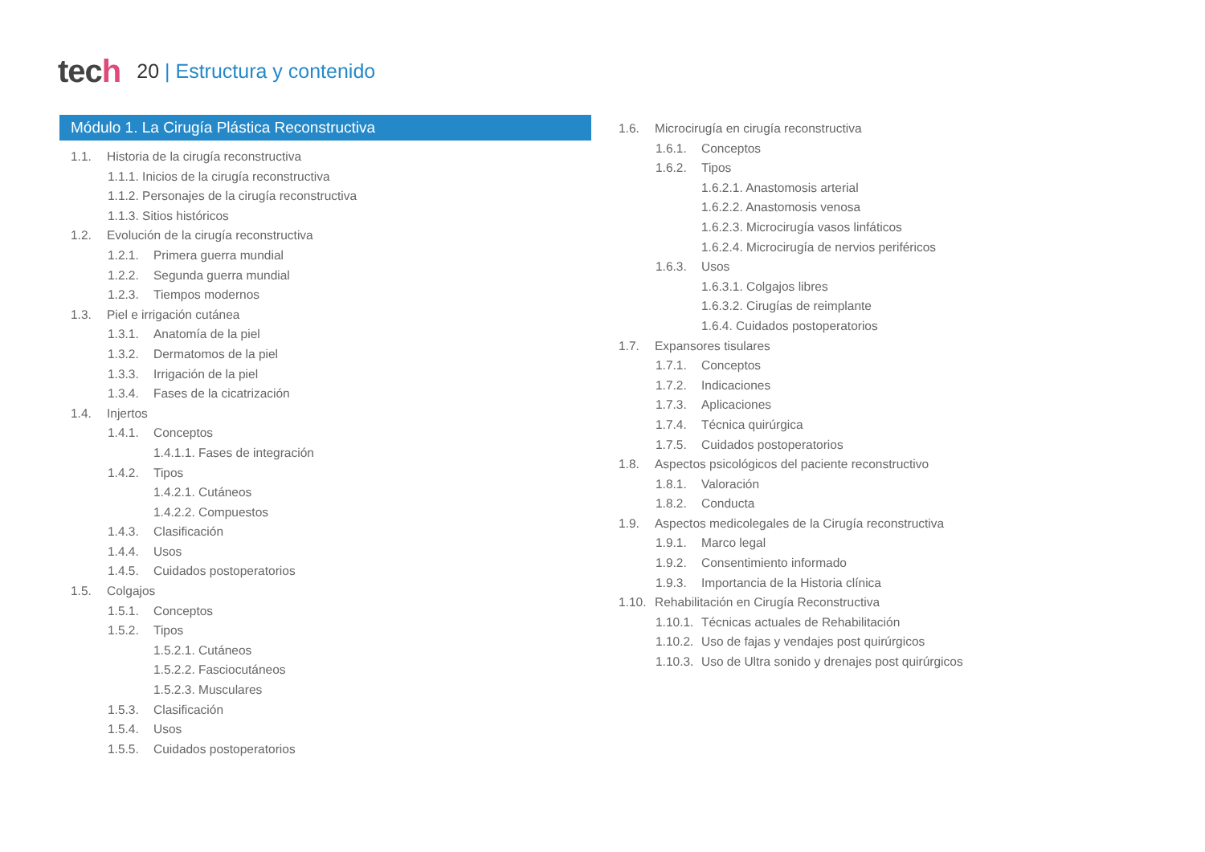tech
20 | Estructura y contenido
Módulo 1. La Cirugía Plástica Reconstructiva
1.1. Historia de la cirugía reconstructiva
1.1.1. Inicios de la cirugía reconstructiva
1.1.2. Personajes de la cirugía reconstructiva
1.1.3. Sitios históricos
1.2. Evolución de la cirugía reconstructiva
1.2.1. Primera guerra mundial
1.2.2. Segunda guerra mundial
1.2.3. Tiempos modernos
1.3. Piel e irrigación cutánea
1.3.1. Anatomía de la piel
1.3.2. Dermatomos de la piel
1.3.3. Irrigación de la piel
1.3.4. Fases de la cicatrización
1.4. Injertos
1.4.1. Conceptos
1.4.1.1. Fases de integración
1.4.2. Tipos
1.4.2.1. Cutáneos
1.4.2.2. Compuestos
1.4.3. Clasificación
1.4.4. Usos
1.4.5. Cuidados postoperatorios
1.5. Colgajos
1.5.1. Conceptos
1.5.2. Tipos
1.5.2.1. Cutáneos
1.5.2.2. Fasciocutáneos
1.5.2.3. Musculares
1.5.3. Clasificación
1.5.4. Usos
1.5.5. Cuidados postoperatorios
1.6. Microcirugía en cirugía reconstructiva
1.6.1. Conceptos
1.6.2. Tipos
1.6.2.1. Anastomosis arterial
1.6.2.2. Anastomosis venosa
1.6.2.3. Microcirugía vasos linfáticos
1.6.2.4. Microcirugía de nervios periféricos
1.6.3. Usos
1.6.3.1. Colgajos libres
1.6.3.2. Cirugías de reimplante
1.6.4. Cuidados postoperatorios
1.7. Expansores tisulares
1.7.1. Conceptos
1.7.2. Indicaciones
1.7.3. Aplicaciones
1.7.4. Técnica quirúrgica
1.7.5. Cuidados postoperatorios
1.8. Aspectos psicológicos del paciente reconstructivo
1.8.1. Valoración
1.8.2. Conducta
1.9. Aspectos medicolegales de la Cirugía reconstructiva
1.9.1. Marco legal
1.9.2. Consentimiento informado
1.9.3. Importancia de la Historia clínica
1.10. Rehabilitación en Cirugía Reconstructiva
1.10.1. Técnicas actuales de Rehabilitación
1.10.2. Uso de fajas y vendajes post quirúrgicos
1.10.3. Uso de Ultra sonido y drenajes post quirúrgicos